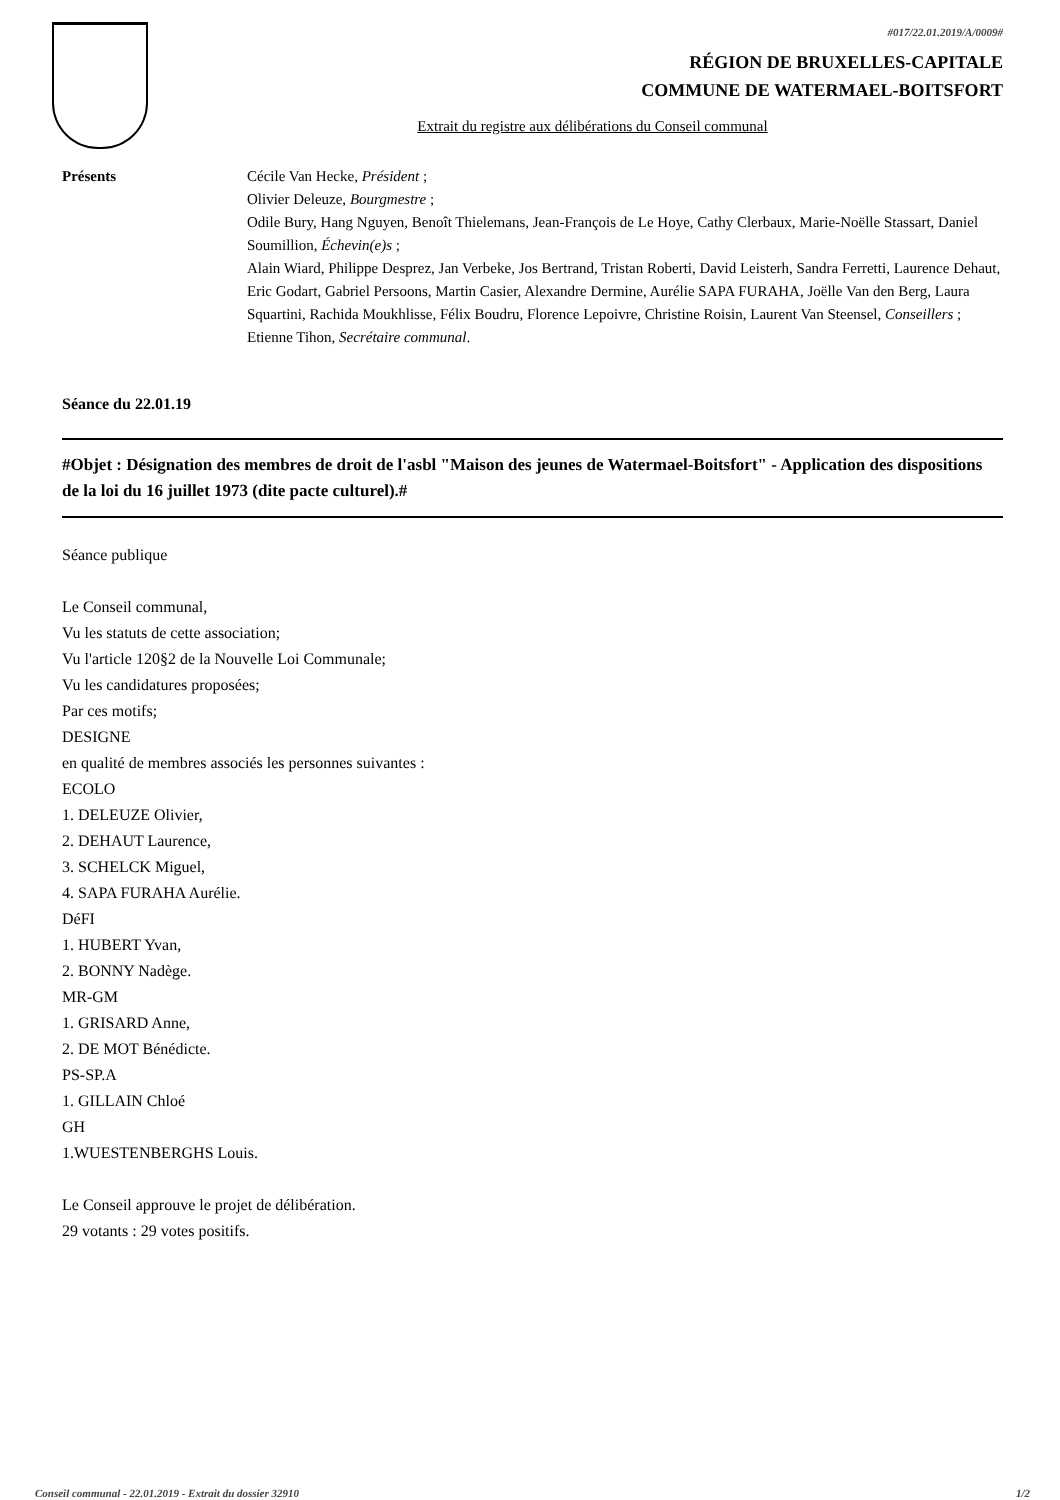#017/22.01.2019/A/0009#
RÉGION DE BRUXELLES-CAPITALE
COMMUNE DE WATERMAEL-BOITSFORT
Extrait du registre aux délibérations du Conseil communal
Présents Cécile Van Hecke, Président ;
Olivier Deleuze, Bourgmestre ;
Odile Bury, Hang Nguyen, Benoît Thielemans, Jean-François de Le Hoye, Cathy Clerbaux, Marie-Noëlle Stassart, Daniel Soumillion, Échevin(e)s ;
Alain Wiard, Philippe Desprez, Jan Verbeke, Jos Bertrand, Tristan Roberti, David Leisterh, Sandra Ferretti, Laurence Dehaut, Eric Godart, Gabriel Persoons, Martin Casier, Alexandre Dermine, Aurélie SAPA FURAHA, Joëlle Van den Berg, Laura Squartini, Rachida Moukhlisse, Félix Boudru, Florence Lepoivre, Christine Roisin, Laurent Van Steensel, Conseillers ;
Etienne Tihon, Secrétaire communal.
Séance du 22.01.19
#Objet : Désignation des membres de droit de l'asbl "Maison des jeunes de Watermael-Boitsfort" - Application des dispositions de la loi du 16 juillet 1973 (dite pacte culturel).#
Séance publique
Le Conseil communal,
Vu les statuts de cette association;
Vu l'article 120§2 de la Nouvelle Loi Communale;
Vu les candidatures proposées;
Par ces motifs;
DESIGNE
en qualité de membres associés les personnes suivantes :
ECOLO
1. DELEUZE Olivier,
2. DEHAUT Laurence,
3. SCHELCK Miguel,
4. SAPA FURAHA Aurélie.
DéFI
1. HUBERT Yvan,
2. BONNY Nadège.
MR-GM
1. GRISARD Anne,
2. DE MOT Bénédicte.
PS-SP.A
1. GILLAIN Chloé
GH
1.WUESTENBERGHS Louis.
Le Conseil approuve le projet de délibération.
29 votants : 29 votes positifs.
Conseil communal - 22.01.2019 - Extrait du dossier 32910 1/2